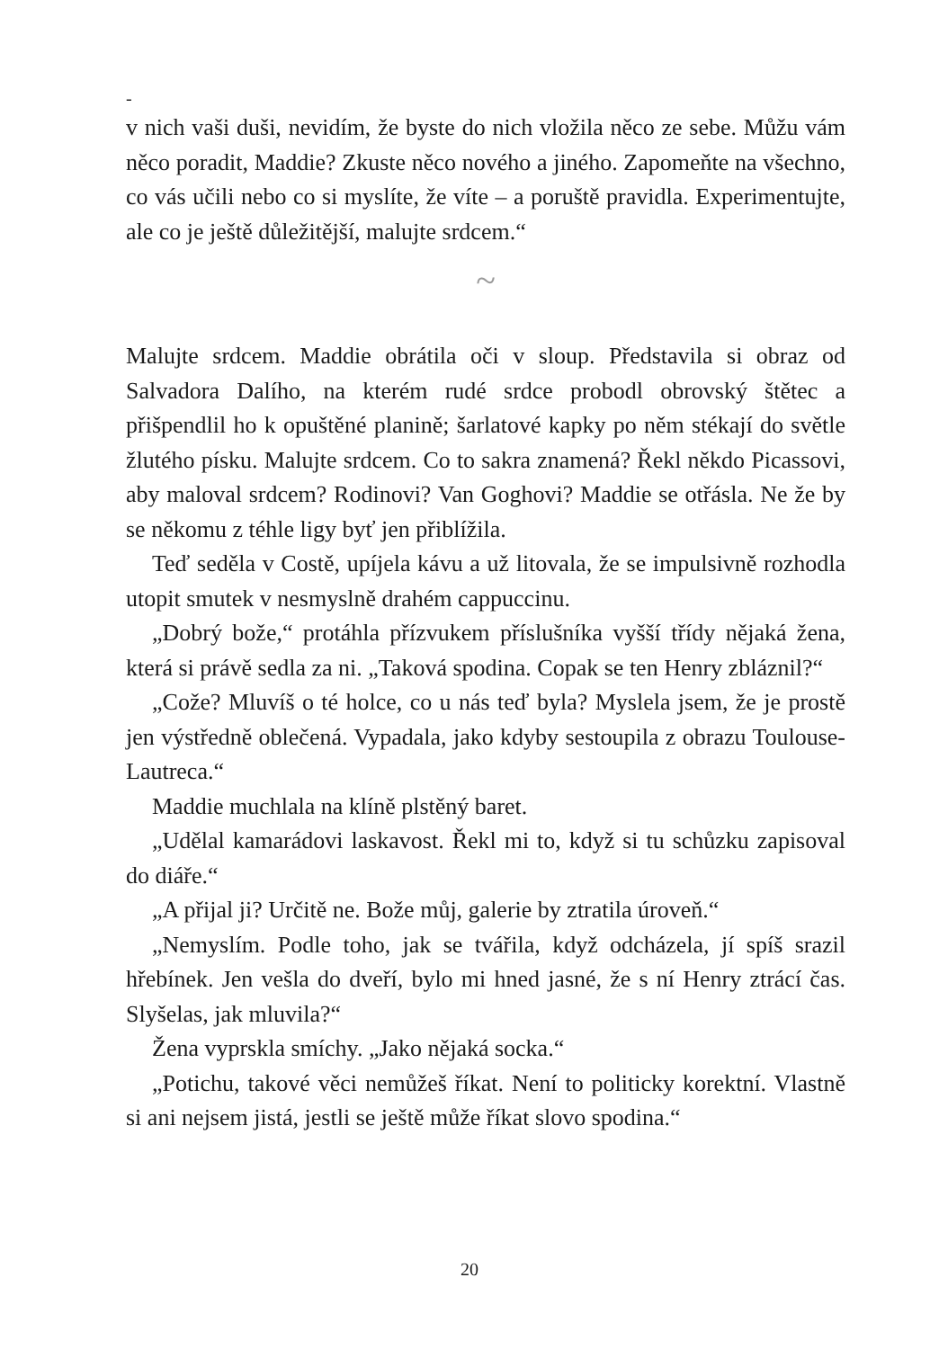-
v nich vaši duši, nevidím, že byste do nich vložila něco ze sebe. Můžu vám něco poradit, Maddie? Zkuste něco nového a jiného. Zapomeňte na všechno, co vás učili nebo co si myslíte, že víte – a poruště pravidla. Experimentujte, ale co je ještě důležitější, malujte srdcem.“
~
Malujte srdcem. Maddie obrátila oči v sloup. Představila si obraz od Salvadora Dalího, na kterém rudé srdce probodl obrovský štětec a přišpendlil ho k opuštěné planině; šarlatové kapky po něm stékají do světle žlutého písku. Malujte srdcem. Co to sakra znamená? Řekl někdo Picassovi, aby maloval srdcem? Rodinovi? Van Goghovi? Maddie se otřásla. Ne že by se někomu z téhle ligy byť jen přiblížila.
Teď seděla v Costě, upíjela kávu a už litovala, že se impulsivně rozhodla utopit smutek v nesmyslně drahém cappuccinu.
„Dobrý bože,“ protáhla přízvukem příslušníka vyšší třídy nějaká žena, která si právě sedla za ni. „Taková spodina. Copak se ten Henry zbláznil?“
„Cože? Mluvíš o té holce, co u nás teď byla? Myslela jsem, že je prostě jen výstředně oblečená. Vypadala, jako kdyby sestoupila z obrazu Toulouse-Lautreca.“
Maddie muchlala na klíně plstěný baret.
„Udělal kamarádovi laskavost. Řekl mi to, když si tu schůzku zapisoval do diáře.“
„A přijal ji? Určitě ne. Bože můj, galerie by ztratila úroveň.“
„Nemyslím. Podle toho, jak se tvářila, když odcházela, jí spíš srazil hřebínek. Jen vešla do dveří, bylo mi hned jasné, že s ní Henry ztrácí čas. Slyšelas, jak mluvila?“
Žena vyprskla smíchy. „Jako nějaká socka.“
„Potichu, takové věci nemůžeš říkat. Není to politicky korektní. Vlastně si ani nejsem jistá, jestli se ještě může říkat slovo spodina.“
20